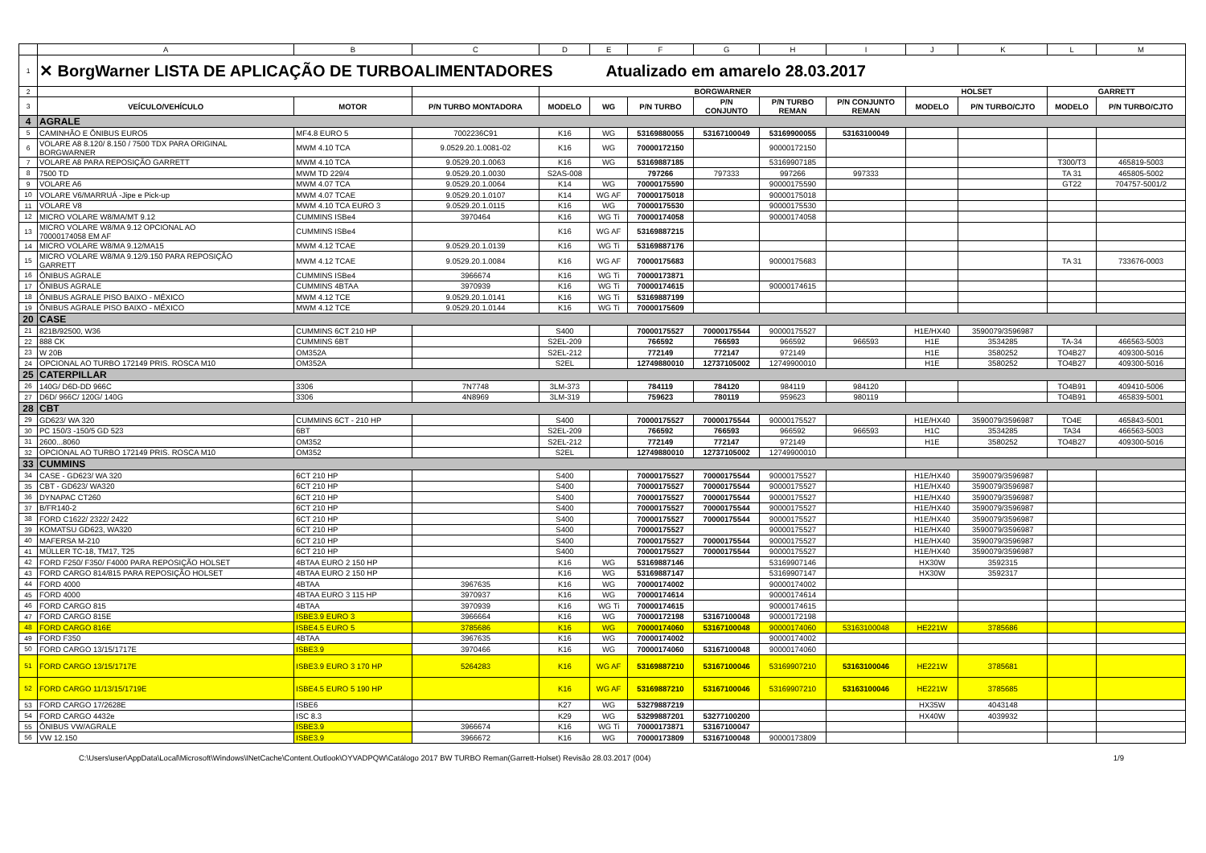| | A | B | C | D | E | F | G | H | I | J | K | L | M |
| 1 | ✕ BorgWarner LISTA DE APLICAÇÃO DE TURBOALIMENTADORES Atualizado em amarelo 28.03.2017 | | | | | | | | | | | | |
| 2 | | | | BORGWARNER | | | | | | HOLSET | | GARRETT | |
| 3 | VEÍCULO/VEHÍCULO | MOTOR | P/N TURBO MONTADORA | MODELO | WG | P/N TURBO | P/N CONJUNTO | P/N TURBO REMAN | P/N CONJUNTO REMAN | MODELO | P/N TURBO/CJTO | MODELO | P/N TURBO/CJTO |
| 4 | AGRALE | | | | | | | | | | | | |
| 5 | CAMINHÃO E ÔNIBUS EURO5 | MF4.8 EURO 5 | 7002236C91 | K16 | WG | 53169880055 | 53167100049 | 53169900055 | 53163100049 | | | | |
| 6 | VOLARE A8 8.120/ 8.150 / 7500 TDX PARA ORIGINAL BORGWARNER | MWM 4.10 TCA | 9.0529.20.1.0081-02 | K16 | WG | 70000172150 | | 90000172150 | | | | | |
| 7 | VOLARE A8 PARA REPOSIÇÃO GARRETT | MWM 4.10 TCA | 9.0529.20.1.0063 | K16 | WG | 53169887185 | | 53169907185 | | | | T300/T3 | 465819-5003 |
| 8 | 7500 TD | MWM TD 229/4 | 9.0529.20.1.0030 | S2AS-008 | | 797266 | 797333 | 997266 | 997333 | | | TA 31 | 465805-5002 |
| 9 | VOLARE A6 | MWM 4.07 TCA | 9.0529.20.1.0064 | K14 | WG | 70000175590 | | 90000175590 | | | | GT22 | 704757-5001/2 |
| 10 | VOLARE V6/MARRUÁ -Jipe e Pick-up | MWM 4.07 TCAE | 9.0529.20.1.0107 | K14 | WG AF | 70000175018 | | 90000175018 | | | | | |
| 11 | VOLARE V8 | MWM 4.10 TCA EURO 3 | 9.0529.20.1.0115 | K16 | WG | 70000175530 | | 90000175530 | | | | | |
| 12 | MICRO VOLARE W8/MA/MT 9.12 | CUMMINS ISBe4 | 3970464 | K16 | WG Ti | 70000174058 | | 90000174058 | | | | | |
| 13 | MICRO VOLARE W8/MA 9.12 OPCIONAL AO 70000174058 EM AF | CUMMINS ISBe4 | | K16 | WG AF | 53169887215 | | | | | | | |
| 14 | MICRO VOLARE W8/MA 9.12/MA15 | MWM 4.12 TCAE | 9.0529.20.1.0139 | K16 | WG Ti | 53169887176 | | | | | | | |
| 15 | MICRO VOLARE W8/MA 9.12/9.150 PARA REPOSIÇÃO GARRETT | MWM 4.12 TCAE | 9.0529.20.1.0084 | K16 | WG AF | 70000175683 | | 90000175683 | | | | TA 31 | 733676-0003 |
| 16 | ÔNIBUS AGRALE | CUMMINS ISBe4 | 3966674 | K16 | WG Ti | 70000173871 | | | | | | | |
| 17 | ÔNIBUS AGRALE | CUMMINS 4BTAA | 3970939 | K16 | WG Ti | 70000174615 | | 90000174615 | | | | | |
| 18 | ÔNIBUS AGRALE PISO BAIXO - MÉXICO | MWM 4.12 TCE | 9.0529.20.1.0141 | K16 | WG Ti | 53169887199 | | | | | | | |
| 19 | ÔNIBUS AGRALE PISO BAIXO - MÉXICO | MWM 4.12 TCE | 9.0529.20.1.0144 | K16 | WG Ti | 70000175609 | | | | | | | |
| 20 | CASE | | | | | | | | | | | | |
| 21 | 821B/92500, W36 | CUMMINS 6CT 210 HP | | S400 | | 70000175527 | 70000175544 | 90000175527 | | H1E/HX40 | 3590079/3596987 | | |
| 22 | 888 CK | CUMMINS 6BT | | S2EL-209 | | 766592 | 766593 | 966592 | 966593 | H1E | 3534285 | TA-34 | 466563-5003 |
| 23 | W 20B | OM352A | | S2EL-212 | | 772149 | 772147 | 972149 | | H1E | 3580252 | TO4B27 | 409300-5016 |
| 24 | OPCIONAL AO TURBO 172149 PRIS. ROSCA M10 | OM352A | | S2EL | | 12749880010 | 12737105002 | 12749900010 | | H1E | 3580252 | TO4B27 | 409300-5016 |
| 25 | CATERPILLAR | | | | | | | | | | | | |
| 26 | 140G/ D6D-DD 966C | 3306 | 7N7748 | 3LM-373 | | 784119 | 784120 | 984119 | 984120 | | | TO4B91 | 409410-5006 |
| 27 | D6D/ 966C/ 120G/ 140G | 3306 | 4N8969 | 3LM-319 | | 759623 | 780119 | 959623 | 980119 | | | TO4B91 | 465839-5001 |
| 28 | CBT | | | | | | | | | | | | |
| 29 | GD623/ WA 320 | CUMMINS 6CT - 210 HP | | S400 | | 70000175527 | 70000175544 | 90000175527 | | H1E/HX40 | 3590079/3596987 | TO4E | 465843-5001 |
| 30 | PC 150/3 -150/5 GD 523 | 6BT | | S2EL-209 | | 766592 | 766593 | 966592 | 966593 | H1C | 3534285 | TA34 | 466563-5003 |
| 31 | 2600...8060 | OM352 | | S2EL-212 | | 772149 | 772147 | 972149 | | H1E | 3580252 | TO4B27 | 409300-5016 |
| 32 | OPCIONAL AO TURBO 172149 PRIS. ROSCA M10 | OM352 | | S2EL | | 12749880010 | 12737105002 | 12749900010 | | | | | |
| 33 | CUMMINS | | | | | | | | | | | | |
| 34 | CASE - GD623/ WA 320 | 6CT 210 HP | | S400 | | 70000175527 | 70000175544 | 90000175527 | | H1E/HX40 | 3590079/3596987 | | |
| 35 | CBT - GD623/ WA320 | 6CT 210 HP | | S400 | | 70000175527 | 70000175544 | 90000175527 | | H1E/HX40 | 3590079/3596987 | | |
| 36 | DYNAPAC CT260 | 6CT 210 HP | | S400 | | 70000175527 | 70000175544 | 90000175527 | | H1E/HX40 | 3590079/3596987 | | |
| 37 | B/FR140-2 | 6CT 210 HP | | S400 | | 70000175527 | 70000175544 | 90000175527 | | H1E/HX40 | 3590079/3596987 | | |
| 38 | FORD C1622/ 2322/ 2422 | 6CT 210 HP | | S400 | | 70000175527 | 70000175544 | 90000175527 | | H1E/HX40 | 3590079/3596987 | | |
| 39 | KOMATSU GD623, WA320 | 6CT 210 HP | | S400 | | 70000175527 | | 90000175527 | | H1E/HX40 | 3590079/3596987 | | |
| 40 | MAFERSA M-210 | 6CT 210 HP | | S400 | | 70000175527 | 70000175544 | 90000175527 | | H1E/HX40 | 3590079/3596987 | | |
| 41 | MÜLLER TC-18, TM17, T25 | 6CT 210 HP | | S400 | | 70000175527 | 70000175544 | 90000175527 | | H1E/HX40 | 3590079/3596987 | | |
| 42 | FORD F250/ F350/ F4000 PARA REPOSIÇÃO HOLSET | 4BTAA EURO 2 150 HP | | K16 | WG | 53169887146 | | 53169907146 | | HX30W | 3592315 | | |
| 43 | FORD CARGO 814/815 PARA REPOSIÇÃO HOLSET | 4BTAA EURO 2 150 HP | | K16 | WG | 53169887147 | | 53169907147 | | HX30W | 3592317 | | |
| 44 | FORD 4000 | 4BTAA | 3967635 | K16 | WG | 70000174002 | | 90000174002 | | | | | |
| 45 | FORD 4000 | 4BTAA EURO 3 115 HP | 3970937 | K16 | WG | 70000174614 | | 90000174614 | | | | | |
| 46 | FORD CARGO 815 | 4BTAA | 3970939 | K16 | WG Ti | 70000174615 | | 90000174615 | | | | | |
| 47 | FORD CARGO 815E | ISBE3.9 EURO 3 | 3966664 | K16 | WG | 70000172198 | 53167100048 | 90000172198 | | | | | |
| 48 | FORD CARGO 816E | ISBE4.5 EURO 5 | 3785686 | K16 | WG | 70000174060 | 53167100048 | 90000174060 | 53163100048 | HE221W | 3785686 | | |
| 49 | FORD F350 | 4BTAA | 3967635 | K16 | WG | 70000174002 | | 90000174002 | | | | | |
| 50 | FORD CARGO 13/15/1717E | ISBE3.9 | 3970466 | K16 | WG | 70000174060 | 53167100048 | 90000174060 | | | | | |
| 51 | FORD CARGO 13/15/1717E | ISBE3.9 EURO 3 170 HP | 5264283 | K16 | WG AF | 53169887210 | 53167100046 | 53169907210 | 53163100046 | HE221W | 3785681 | | |
| 52 | FORD CARGO 11/13/15/1719E | ISBE4.5 EURO 5 190 HP | | K16 | WG AF | 53169887210 | 53167100046 | 53169907210 | 53163100046 | HE221W | 3785685 | | |
| 53 | FORD CARGO 17/2628E | ISBE6 | | K27 | WG | 53279887219 | | | | HX35W | 4043148 | | |
| 54 | FORD CARGO 4432e | ISC 8.3 | | K29 | WG | 53299887201 | 53277100200 | | | HX40W | 4039932 | | |
| 55 | ÔNIBUS VW/AGRALE | ISBE3.9 | 3966674 | K16 | WG Ti | 70000173871 | 53167100047 | | | | | | |
| 56 | VW 12.150 | ISBE3.9 | 3966672 | K16 | WG | 70000173809 | 53167100048 | 90000173809 | | | | | |
C:\Users\user\AppData\Local\Microsoft\Windows\INetCache\Content.Outlook\OYVADPQW\Catálogo 2017 BW TURBO Reman(Garrett-Holset) Revisão 28.03.2017 (004) 1/9